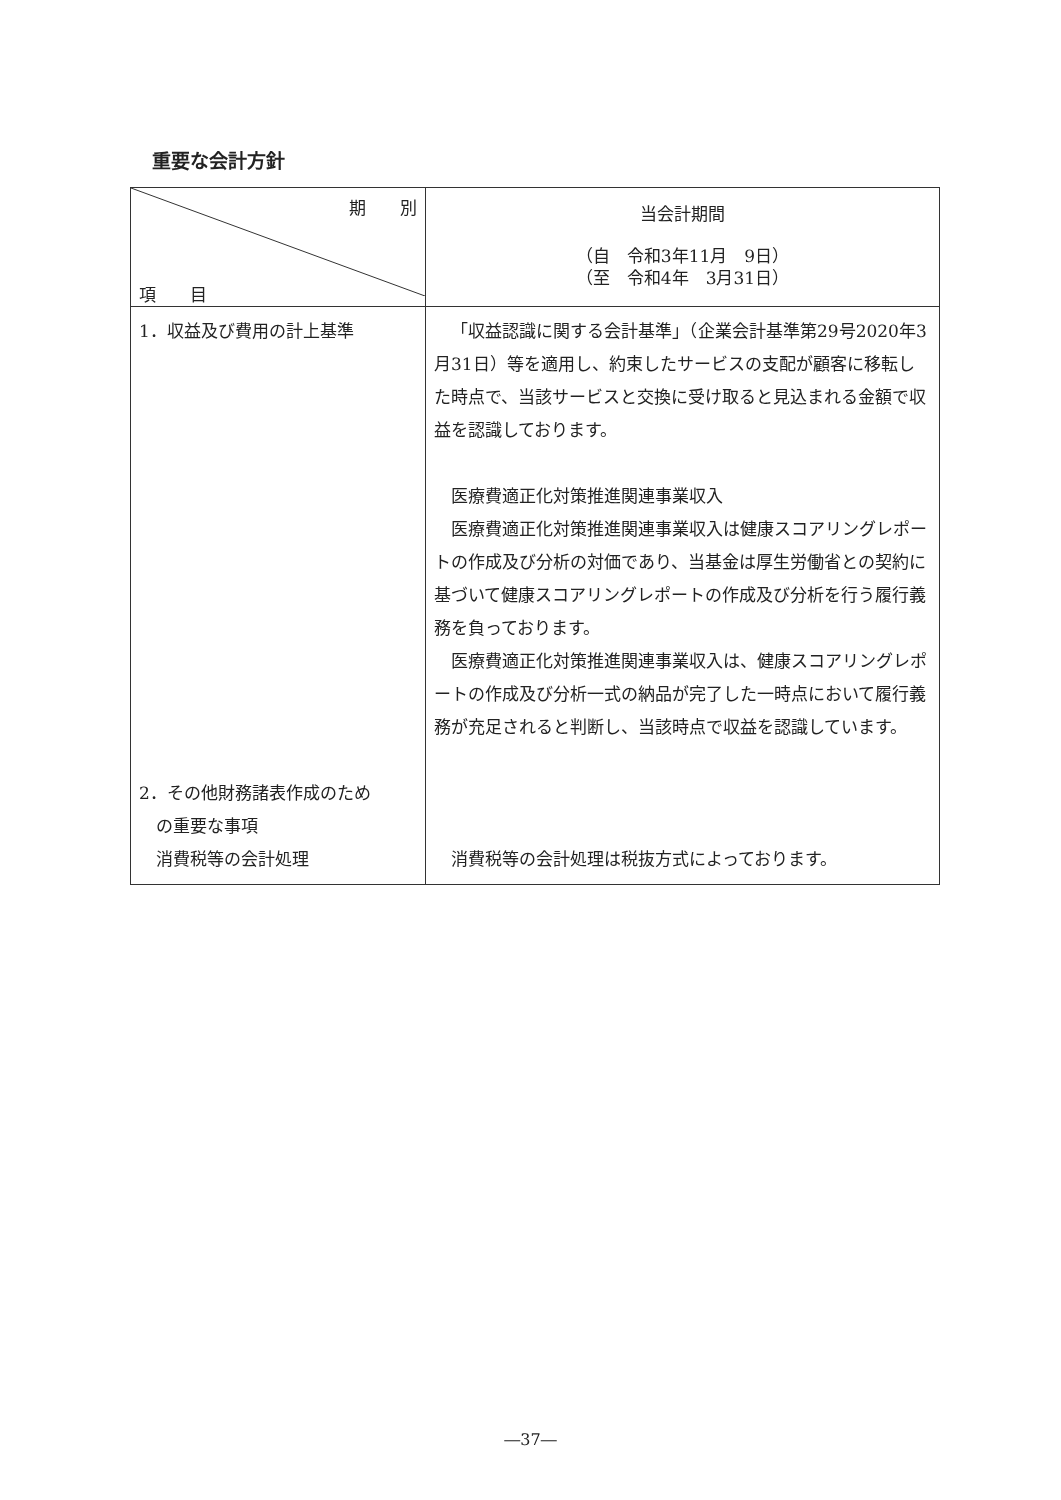重要な会計方針
| 期 別 項 目 | 当会計期間 （自 令和3年11月 9日） （至 令和4年 3月31日） |
| --- | --- |
| 1．収益及び費用の計上基準 2．その他財務諸表作成のため の重要な事項 消費税等の会計処理 | 「収益認識に関する会計基準」（企業会計基準第29号2020年3月31日）等を適用し、約束したサービスの支配が顧客に移転した時点で、当該サービスと交換に受け取ると見込まれる金額で収益を認識しております。 医療費適正化対策推進関連事業収入 医療費適正化対策推進関連事業収入は健康スコアリングレポートの作成及び分析の対価であり、当基金は厚生労働省との契約に基づいて健康スコアリングレポートの作成及び分析を行う履行義務を負っております。 医療費適正化対策推進関連事業収入は、健康スコアリングレポートの作成及び分析一式の納品が完了した一時点において履行義務が充足されると判断し、当該時点で収益を認識しています。 消費税等の会計処理は税抜方式によっております。 |
―37―